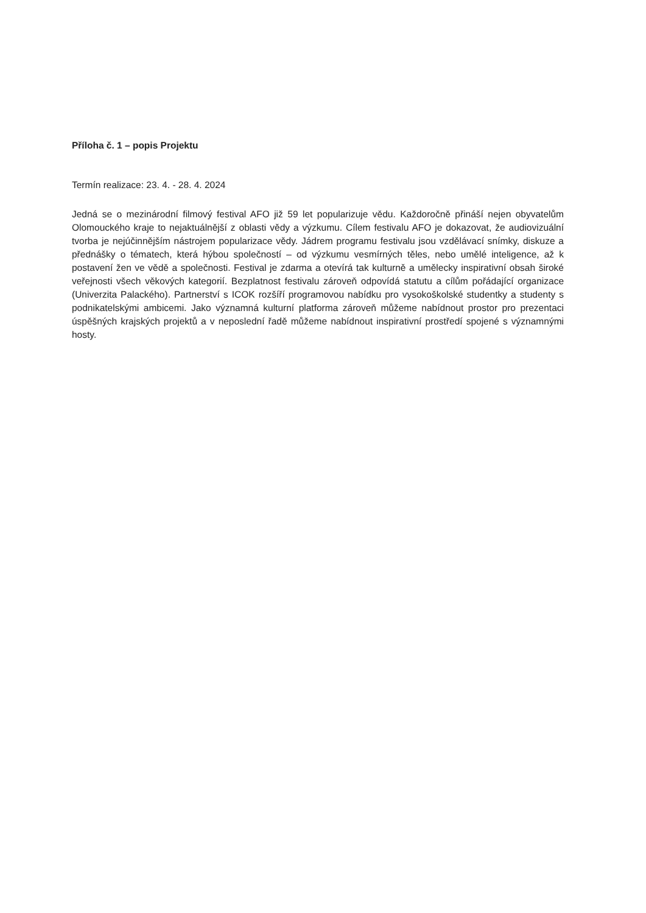Příloha č. 1 – popis Projektu
Termín realizace: 23. 4. - 28. 4. 2024
Jedná se o mezinárodní filmový festival AFO již 59 let popularizuje vědu. Každoročně přináší nejen obyvatelům Olomouckého kraje to nejaktuálnější z oblasti vědy a výzkumu. Cílem festivalu AFO je dokazovat, že audiovizuální tvorba je nejúčinnějším nástrojem popularizace vědy. Jádrem programu festivalu jsou vzdělávací snímky, diskuze a přednášky o tématech, která hýbou společností – od výzkumu vesmírných těles, nebo umělé inteligence, až k postavení žen ve vědě a společnosti. Festival je zdarma a otevírá tak kulturně a umělecky inspirativní obsah široké veřejnosti všech věkových kategorií. Bezplatnost festivalu zároveň odpovídá statutu a cílům pořádající organizace (Univerzita Palackého). Partnerství s ICOK rozšíří programovou nabídku pro vysokoškolské studentky a studenty s podnikatelskými ambicemi. Jako významná kulturní platforma zároveň můžeme nabídnout prostor pro prezentaci úspěšných krajských projektů a v neposlední řadě můžeme nabídnout inspirativní prostředí spojené s významnými hosty.